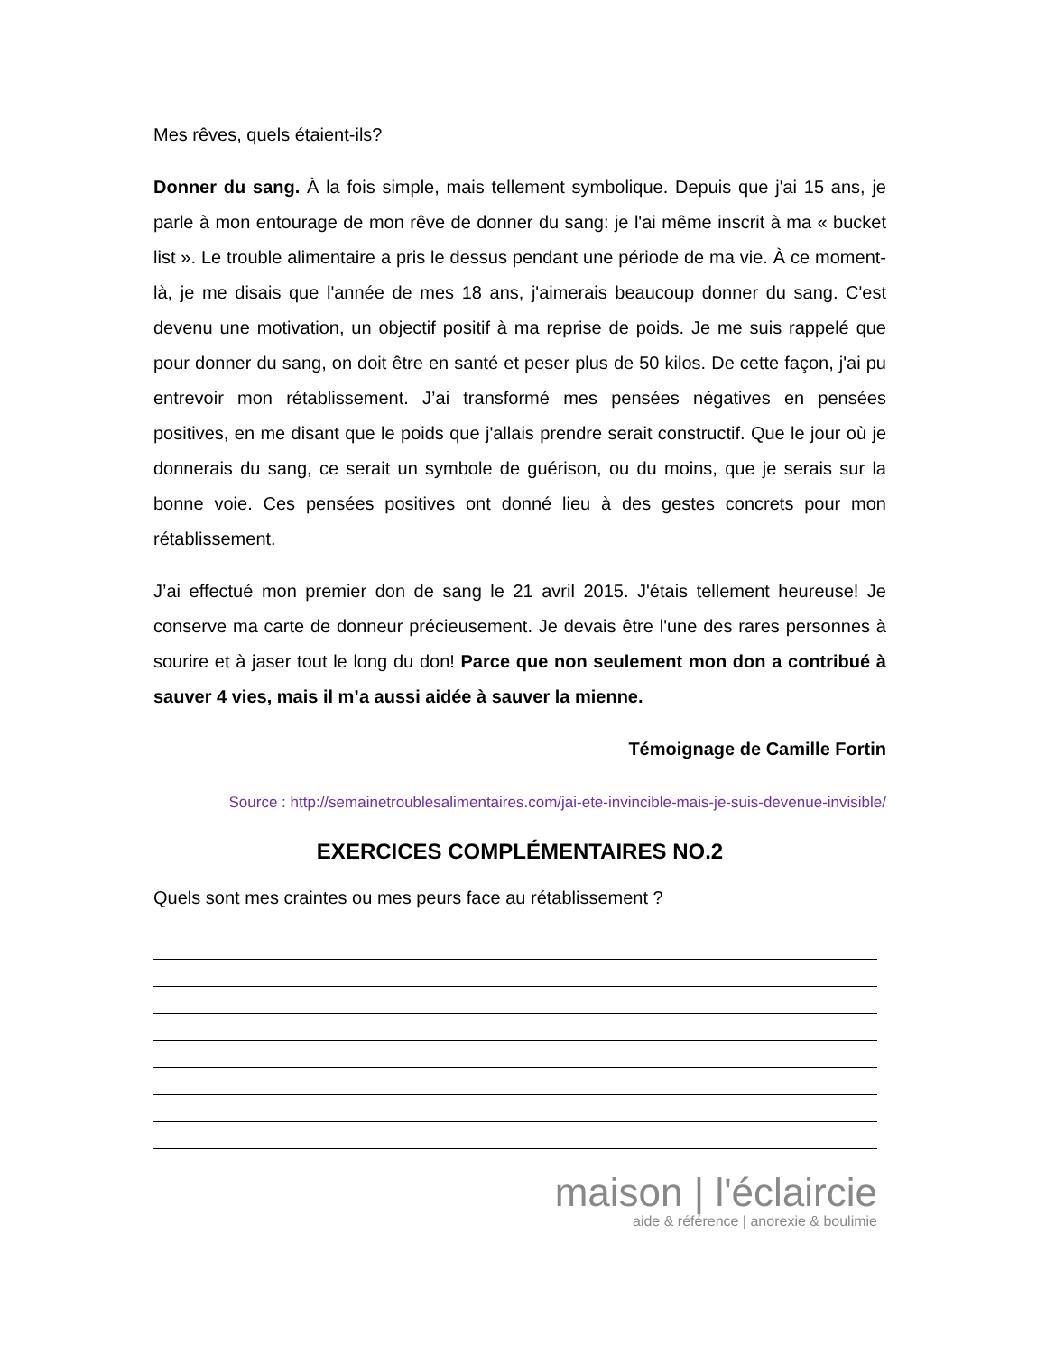Mes rêves, quels étaient-ils?
Donner du sang. À la fois simple, mais tellement symbolique. Depuis que j'ai 15 ans, je parle à mon entourage de mon rêve de donner du sang: je l'ai même inscrit à ma « bucket list ». Le trouble alimentaire a pris le dessus pendant une période de ma vie. À ce moment-là, je me disais que l'année de mes 18 ans, j'aimerais beaucoup donner du sang. C'est devenu une motivation, un objectif positif à ma reprise de poids. Je me suis rappelé que pour donner du sang, on doit être en santé et peser plus de 50 kilos. De cette façon, j'ai pu entrevoir mon rétablissement. J’ai transformé mes pensées négatives en pensées positives, en me disant que le poids que j'allais prendre serait constructif. Que le jour où je donnerais du sang, ce serait un symbole de guérison, ou du moins, que je serais sur la bonne voie. Ces pensées positives ont donné lieu à des gestes concrets pour mon rétablissement.
J’ai effectué mon premier don de sang le 21 avril 2015. J'étais tellement heureuse! Je conserve ma carte de donneur précieusement. Je devais être l'une des rares personnes à sourire et à jaser tout le long du don! Parce que non seulement mon don a contribué à sauver 4 vies, mais il m’a aussi aidée à sauver la mienne.
Témoignage de Camille Fortin
Source : http://semainetroublesalimentaires.com/jai-ete-invincible-mais-je-suis-devenue-invisible/
EXERCICES COMPLÉMENTAIRES NO.2
Quels sont mes craintes ou mes peurs face au rétablissement ?
maison | l'éclaircie
aide & référence | anorexie & boulimie